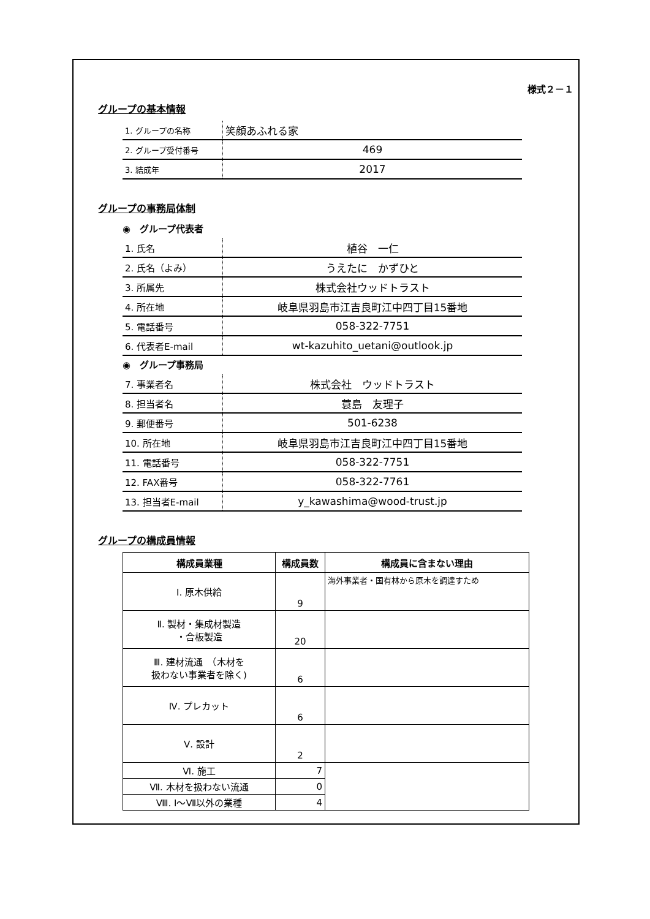様式２－１
グループの基本情報
| 1. グループの名称 | 笑顔あふれる家 |
| 2. グループ受付番号 | 469 |
| 3. 結成年 | 2017 |
グループの事務局体制
◉　グループ代表者
| 1. 氏名 | 植谷 一仁 |
| 2. 氏名（よみ） | うえたに かずひと |
| 3. 所属先 | 株式会社ウッドトラスト |
| 4. 所在地 | 岐阜県羽島市江吉良町江中四丁目15番地 |
| 5. 電話番号 | 058-322-7751 |
| 6. 代表者E-mail | wt-kazuhito_uetani@outlook.jp |
◉　グループ事務局
| 7. 事業者名 | 株式会社 ウッドトラスト |
| 8. 担当者名 | 蓑島 友理子 |
| 9. 郵便番号 | 501-6238 |
| 10. 所在地 | 岐阜県羽島市江吉良町江中四丁目15番地 |
| 11. 電話番号 | 058-322-7751 |
| 12. FAX番号 | 058-322-7761 |
| 13. 担当者E-mail | y_kawashima@wood-trust.jp |
グループの構成員情報
| 構成員業種 | 構成員数 | 構成員に含まない理由 |
| --- | --- | --- |
| Ⅰ. 原木供給 | 9 | 海外事業者・国有林から原木を調達すため |
| Ⅱ. 製材・集成材製造 ・合板製造 | 20 | |
| Ⅲ. 建材流通 （木材を 扱わない事業者を除く) | 6 | |
| Ⅳ. プレカット | 6 | |
| Ⅴ. 設計 | 2 | |
| Ⅵ. 施工 | 7 | |
| Ⅶ. 木材を扱わない流通 | 0 | |
| Ⅷ. Ⅰ～Ⅶ以外の業種 | 4 | |